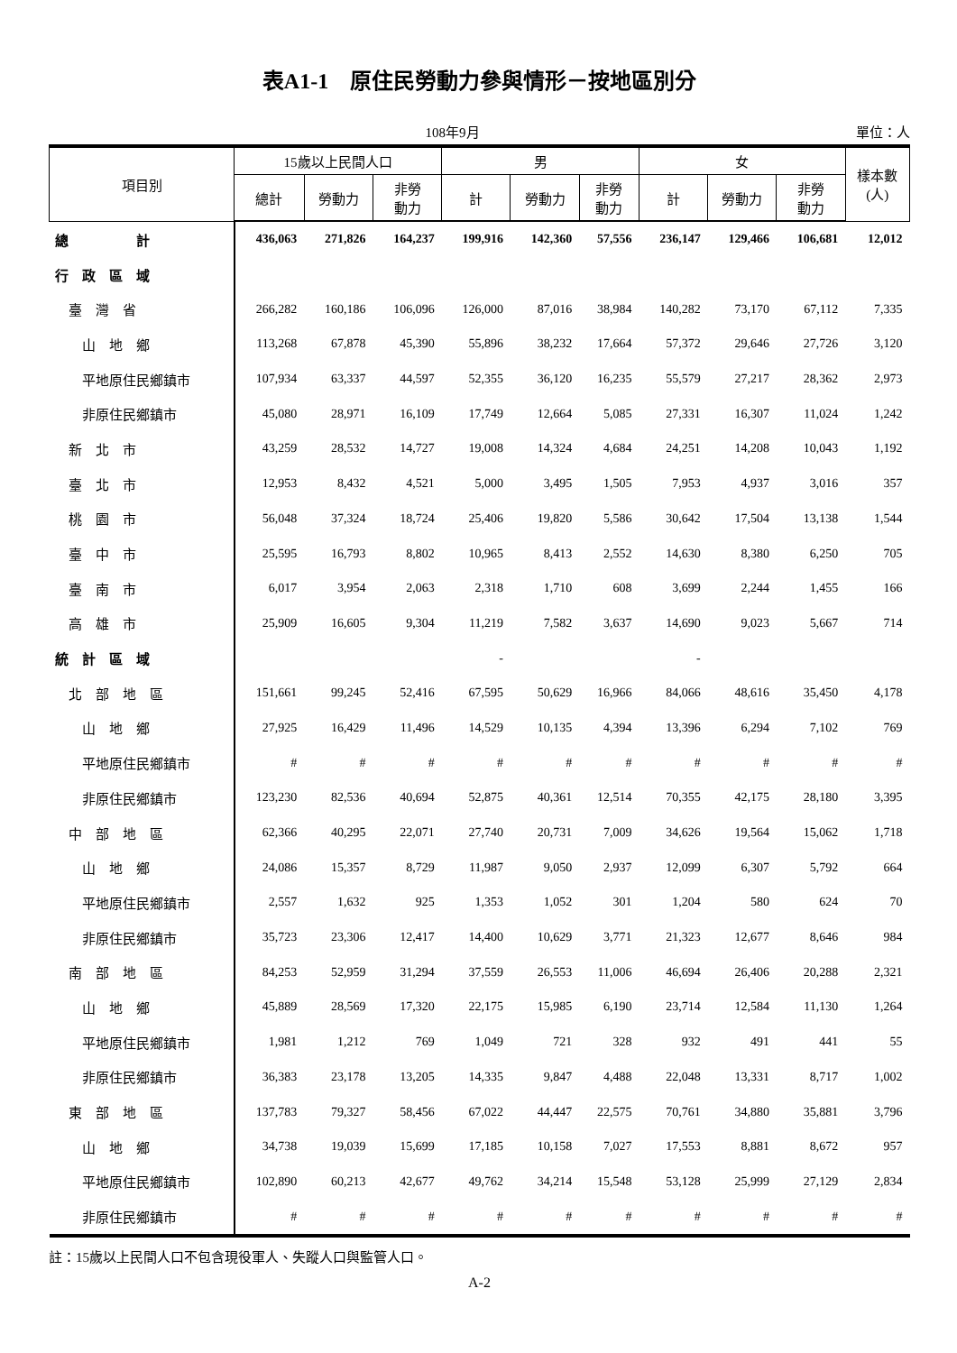表A1-1　原住民勞動力參與情形－按地區別分
108年9月 單位：人
| 項目別 | 15歲以上民間人口 | | | 男 | | | 女 | | | 樣本數 (人) |
| --- | --- | --- | --- | --- | --- | --- | --- | --- | --- | --- |
| | 總計 | 勞動力 | 非勞 動力 | 計 | 勞動力 | 非勞 動力 | 計 | 勞動力 | 非勞 動力 | |
| 總 計 | 436,063 | 271,826 | 164,237 | 199,916 | 142,360 | 57,556 | 236,147 | 129,466 | 106,681 | 12,012 |
| 行 政 區 域 | | | | | | | | | | |
| 臺 灣 省 | 266,282 | 160,186 | 106,096 | 126,000 | 87,016 | 38,984 | 140,282 | 73,170 | 67,112 | 7,335 |
| 山 地 鄉 | 113,268 | 67,878 | 45,390 | 55,896 | 38,232 | 17,664 | 57,372 | 29,646 | 27,726 | 3,120 |
| 平地原住民鄉鎮市 | 107,934 | 63,337 | 44,597 | 52,355 | 36,120 | 16,235 | 55,579 | 27,217 | 28,362 | 2,973 |
| 非原住民鄉鎮市 | 45,080 | 28,971 | 16,109 | 17,749 | 12,664 | 5,085 | 27,331 | 16,307 | 11,024 | 1,242 |
| 新 北 市 | 43,259 | 28,532 | 14,727 | 19,008 | 14,324 | 4,684 | 24,251 | 14,208 | 10,043 | 1,192 |
| 臺 北 市 | 12,953 | 8,432 | 4,521 | 5,000 | 3,495 | 1,505 | 7,953 | 4,937 | 3,016 | 357 |
| 桃 園 市 | 56,048 | 37,324 | 18,724 | 25,406 | 19,820 | 5,586 | 30,642 | 17,504 | 13,138 | 1,544 |
| 臺 中 市 | 25,595 | 16,793 | 8,802 | 10,965 | 8,413 | 2,552 | 14,630 | 8,380 | 6,250 | 705 |
| 臺 南 市 | 6,017 | 3,954 | 2,063 | 2,318 | 1,710 | 608 | 3,699 | 2,244 | 1,455 | 166 |
| 高 雄 市 | 25,909 | 16,605 | 9,304 | 11,219 | 7,582 | 3,637 | 14,690 | 9,023 | 5,667 | 714 |
| 統 計 區 域 | | | | - | | | - | | | |
| 北 部 地 區 | 151,661 | 99,245 | 52,416 | 67,595 | 50,629 | 16,966 | 84,066 | 48,616 | 35,450 | 4,178 |
| 山 地 鄉 | 27,925 | 16,429 | 11,496 | 14,529 | 10,135 | 4,394 | 13,396 | 6,294 | 7,102 | 769 |
| 平地原住民鄉鎮市 | # | # | # | # | # | # | # | # | # | # |
| 非原住民鄉鎮市 | 123,230 | 82,536 | 40,694 | 52,875 | 40,361 | 12,514 | 70,355 | 42,175 | 28,180 | 3,395 |
| 中 部 地 區 | 62,366 | 40,295 | 22,071 | 27,740 | 20,731 | 7,009 | 34,626 | 19,564 | 15,062 | 1,718 |
| 山 地 鄉 | 24,086 | 15,357 | 8,729 | 11,987 | 9,050 | 2,937 | 12,099 | 6,307 | 5,792 | 664 |
| 平地原住民鄉鎮市 | 2,557 | 1,632 | 925 | 1,353 | 1,052 | 301 | 1,204 | 580 | 624 | 70 |
| 非原住民鄉鎮市 | 35,723 | 23,306 | 12,417 | 14,400 | 10,629 | 3,771 | 21,323 | 12,677 | 8,646 | 984 |
| 南 部 地 區 | 84,253 | 52,959 | 31,294 | 37,559 | 26,553 | 11,006 | 46,694 | 26,406 | 20,288 | 2,321 |
| 山 地 鄉 | 45,889 | 28,569 | 17,320 | 22,175 | 15,985 | 6,190 | 23,714 | 12,584 | 11,130 | 1,264 |
| 平地原住民鄉鎮市 | 1,981 | 1,212 | 769 | 1,049 | 721 | 328 | 932 | 491 | 441 | 55 |
| 非原住民鄉鎮市 | 36,383 | 23,178 | 13,205 | 14,335 | 9,847 | 4,488 | 22,048 | 13,331 | 8,717 | 1,002 |
| 東 部 地 區 | 137,783 | 79,327 | 58,456 | 67,022 | 44,447 | 22,575 | 70,761 | 34,880 | 35,881 | 3,796 |
| 山 地 鄉 | 34,738 | 19,039 | 15,699 | 17,185 | 10,158 | 7,027 | 17,553 | 8,881 | 8,672 | 957 |
| 平地原住民鄉鎮市 | 102,890 | 60,213 | 42,677 | 49,762 | 34,214 | 15,548 | 53,128 | 25,999 | 27,129 | 2,834 |
| 非原住民鄉鎮市 | # | # | # | # | # | # | # | # | # | # |
註：15歲以上民間人口不包含現役軍人、失蹤人口與監管人口。
A-2